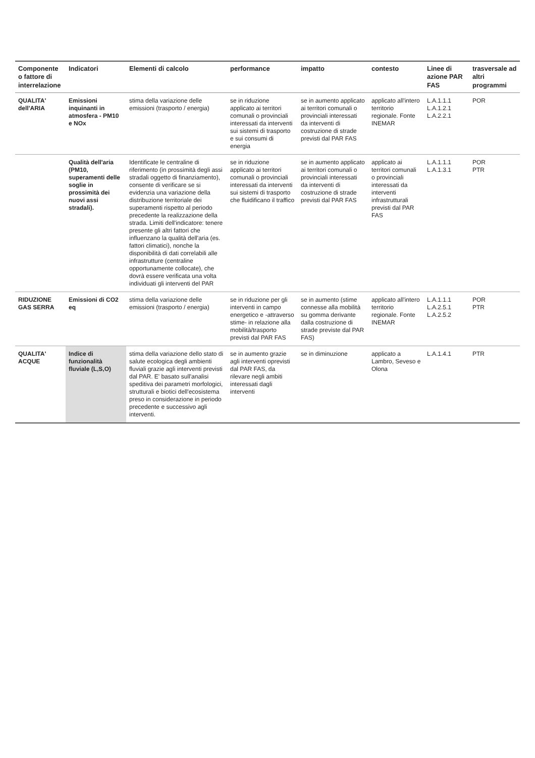| Componente o fattore di interrelazione | Indicatori | Elementi di calcolo | performance | impatto | contesto | Linee di azione PAR FAS | trasversale ad altri programmi |
| --- | --- | --- | --- | --- | --- | --- | --- |
| QUALITA' dell'ARIA | Emissioni inquinanti in atmosfera - PM10 e NOx | stima della variazione delle emissioni (trasporto / energia) | se in riduzione applicato ai territori comunali o provinciali interessati da interventi sui sistemi di trasporto e sui consumi di energia | se in aumento applicato ai territori comunali o provinciali interessati da interventi di costruzione di strade previsti dal PAR FAS | applicato all'intero territorio regionale. Fonte INEMAR | L.A.1.1.1 L.A.1.2.1 L.A.2.2.1 | POR |
| | Qualità dell'aria (PM10, superamenti delle soglie in prossimità dei nuovi assi stradali). | Identificate le centraline di riferimento (in prossimità degli assi stradali oggetto di finanziamento), consente di verificare se si evidenzia una variazione della distribuzione territoriale dei superamenti rispetto al periodo precedente la realizzazione della strada. Limiti dell'indicatore: tenere presente gli altri fattori che influenzano la qualità dell'aria (es. fattori climatici), nonche la disponibilità di dati correlabili alle infrastrutture (centraline opportunamente collocate), che dovrà essere verificata una volta individuati gli interventi del PAR | se in riduzione applicato ai territori comunali o provinciali interessati da interventi sui sistemi di trasporto che fluidificano il traffico | se in aumento applicato ai territori comunali o provinciali interessati da interventi di costruzione di strade previsti dal PAR FAS | applicato ai territori comunali o provinciali interessati da interventi infrastrutturali previsti dal PAR FAS | L.A.1.1.1 L.A.1.3.1 | POR PTR |
| RIDUZIONE GAS SERRA | Emissioni di CO2 eq | stima della variazione delle emissioni (trasporto / energia) | se in riduzione per gli interventi in campo energetico e -attraverso stime- in relazione alla mobilità/trasporto previsti dal PAR FAS | se in aumento (stime connesse alla mobilità su gomma derivante dalla costruzione di strade previste dal PAR FAS) | applicato all'intero territorio regionale. Fonte INEMAR | L.A.1.1.1 L.A.2.5.1 L.A.2.5.2 | POR PTR |
| QUALITA' ACQUE | Indice di funzionalità fluviale (L,S,O) | stima della variazione dello stato di salute ecologica degli ambienti fluviali grazie agli interventi previsti dal PAR. E' basato sull'analisi speditiva dei parametri morfologici, strutturali e biotici dell'ecosistema preso in considerazione in periodo precedente e successivo agli interventi. | se in aumento grazie agli interventi oprevisti dal PAR FAS, da rilevare negli ambiti interessati dagli interventi | se in diminuzione | applicato a Lambro, Seveso e Olona | L.A.1.4.1 | PTR |